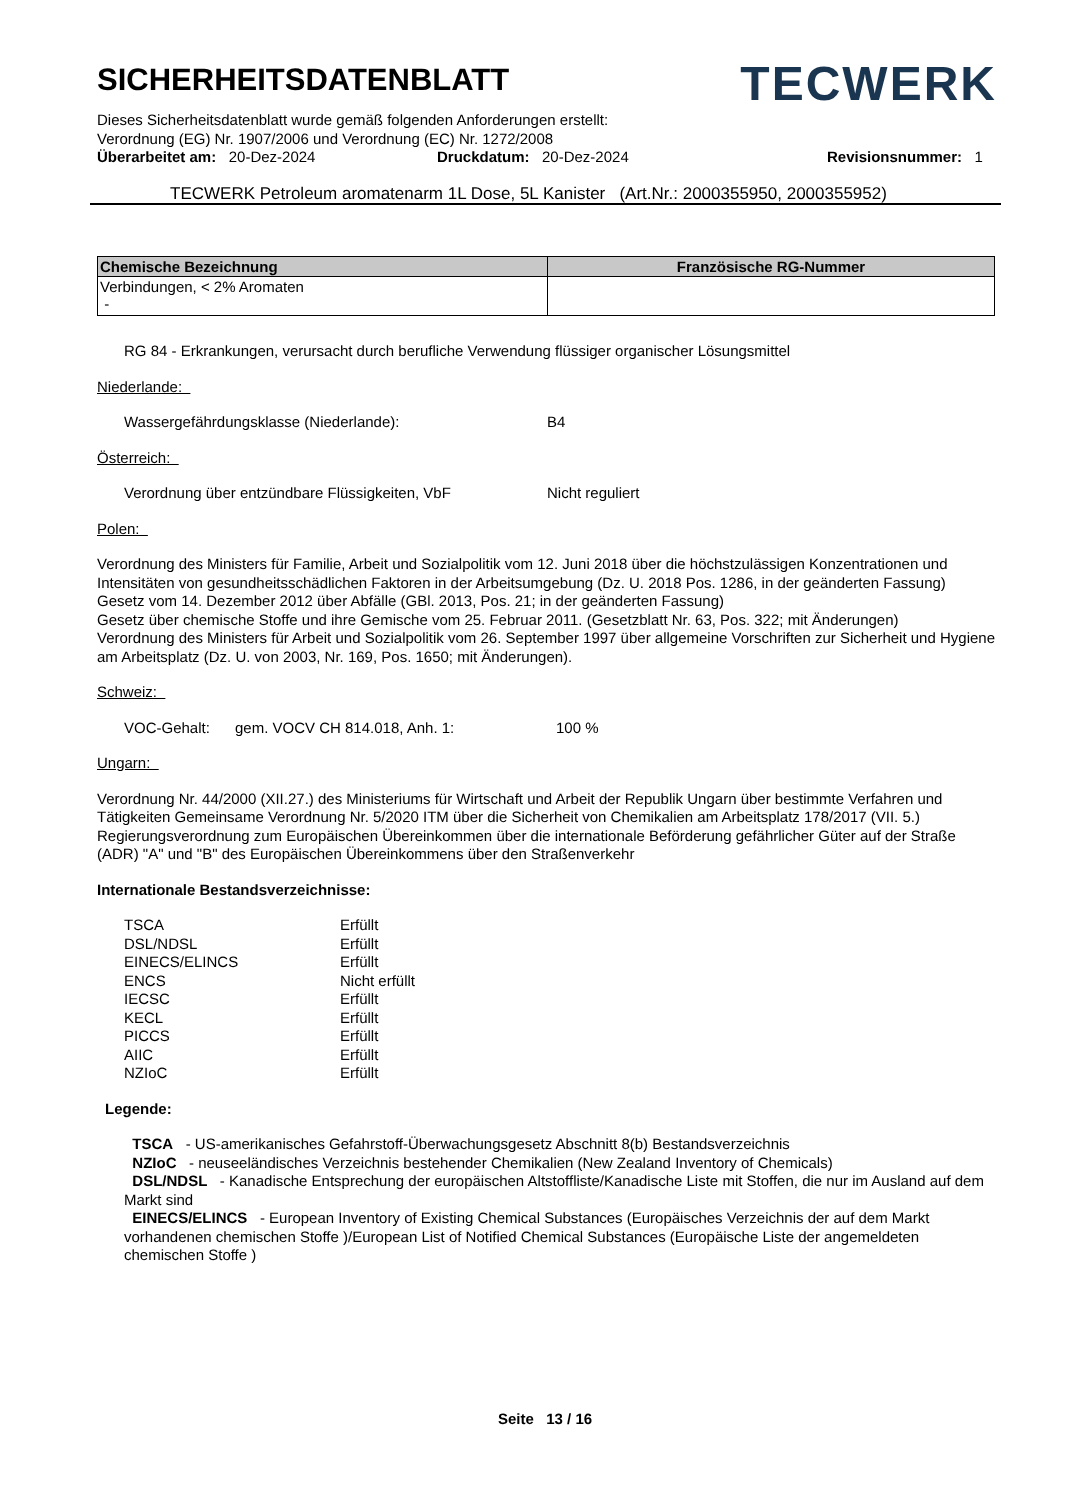SICHERHEITSDATENBLATT
TECWERK
Dieses Sicherheitsdatenblatt wurde gemäß folgenden Anforderungen erstellt:
Verordnung (EG) Nr. 1907/2006 und Verordnung (EC) Nr. 1272/2008
Überarbeitet am: 20-Dez-2024 Druckdatum: 20-Dez-2024 Revisionsnummer: 1
TECWERK Petroleum aromatenarm 1L Dose, 5L Kanister (Art.Nr.: 2000355950, 2000355952)
| Chemische Bezeichnung | Französische RG-Nummer |
| --- | --- |
| Verbindungen, < 2% Aromaten - | |
RG 84 - Erkrankungen, verursacht durch berufliche Verwendung flüssiger organischer Lösungsmittel
Niederlande:
Wassergefährdungsklasse (Niederlande): B4
Österreich:
Verordnung über entzündbare Flüssigkeiten, VbF Nicht reguliert
Polen:
Verordnung des Ministers für Familie, Arbeit und Sozialpolitik vom 12. Juni 2018 über die höchstzulässigen Konzentrationen und Intensitäten von gesundheitsschädlichen Faktoren in der Arbeitsumgebung (Dz. U. 2018 Pos. 1286, in der geänderten Fassung)
Gesetz vom 14. Dezember 2012 über Abfälle (GBl. 2013, Pos. 21; in der geänderten Fassung)
Gesetz über chemische Stoffe und ihre Gemische vom 25. Februar 2011. (Gesetzblatt Nr. 63, Pos. 322; mit Änderungen)
Verordnung des Ministers für Arbeit und Sozialpolitik vom 26. September 1997 über allgemeine Vorschriften zur Sicherheit und Hygiene am Arbeitsplatz (Dz. U. von 2003, Nr. 169, Pos. 1650; mit Änderungen).
Schweiz:
VOC-Gehalt: gem. VOCV CH 814.018, Anh. 1: 100 %
Ungarn:
Verordnung Nr. 44/2000 (XII.27.) des Ministeriums für Wirtschaft und Arbeit der Republik Ungarn über bestimmte Verfahren und Tätigkeiten Gemeinsame Verordnung Nr. 5/2020 ITM über die Sicherheit von Chemikalien am Arbeitsplatz 178/2017 (VII. 5.)
Regierungsverordnung zum Europäischen Übereinkommen über die internationale Beförderung gefährlicher Güter auf der Straße (ADR) "A" und "B" des Europäischen Übereinkommens über den Straßenverkehr
Internationale Bestandsverzeichnisse:
TSCA Erfüllt
DSL/NDSL Erfüllt
EINECS/ELINCS Erfüllt
ENCS Nicht erfüllt
IECSC Erfüllt
KECL Erfüllt
PICCS Erfüllt
AIIC Erfüllt
NZIoC Erfüllt
Legende:
TSCA - US-amerikanisches Gefahrstoff-Überwachungsgesetz Abschnitt 8(b) Bestandsverzeichnis
NZIoC - neuseeländisches Verzeichnis bestehender Chemikalien (New Zealand Inventory of Chemicals)
DSL/NDSL - Kanadische Entsprechung der europäischen Altstoffliste/Kanadische Liste mit Stoffen, die nur im Ausland auf dem Markt sind
EINECS/ELINCS - European Inventory of Existing Chemical Substances (Europäisches Verzeichnis der auf dem Markt vorhandenen chemischen Stoffe )/European List of Notified Chemical Substances (Europäische Liste der angemeldeten chemischen Stoffe )
Seite 13 / 16